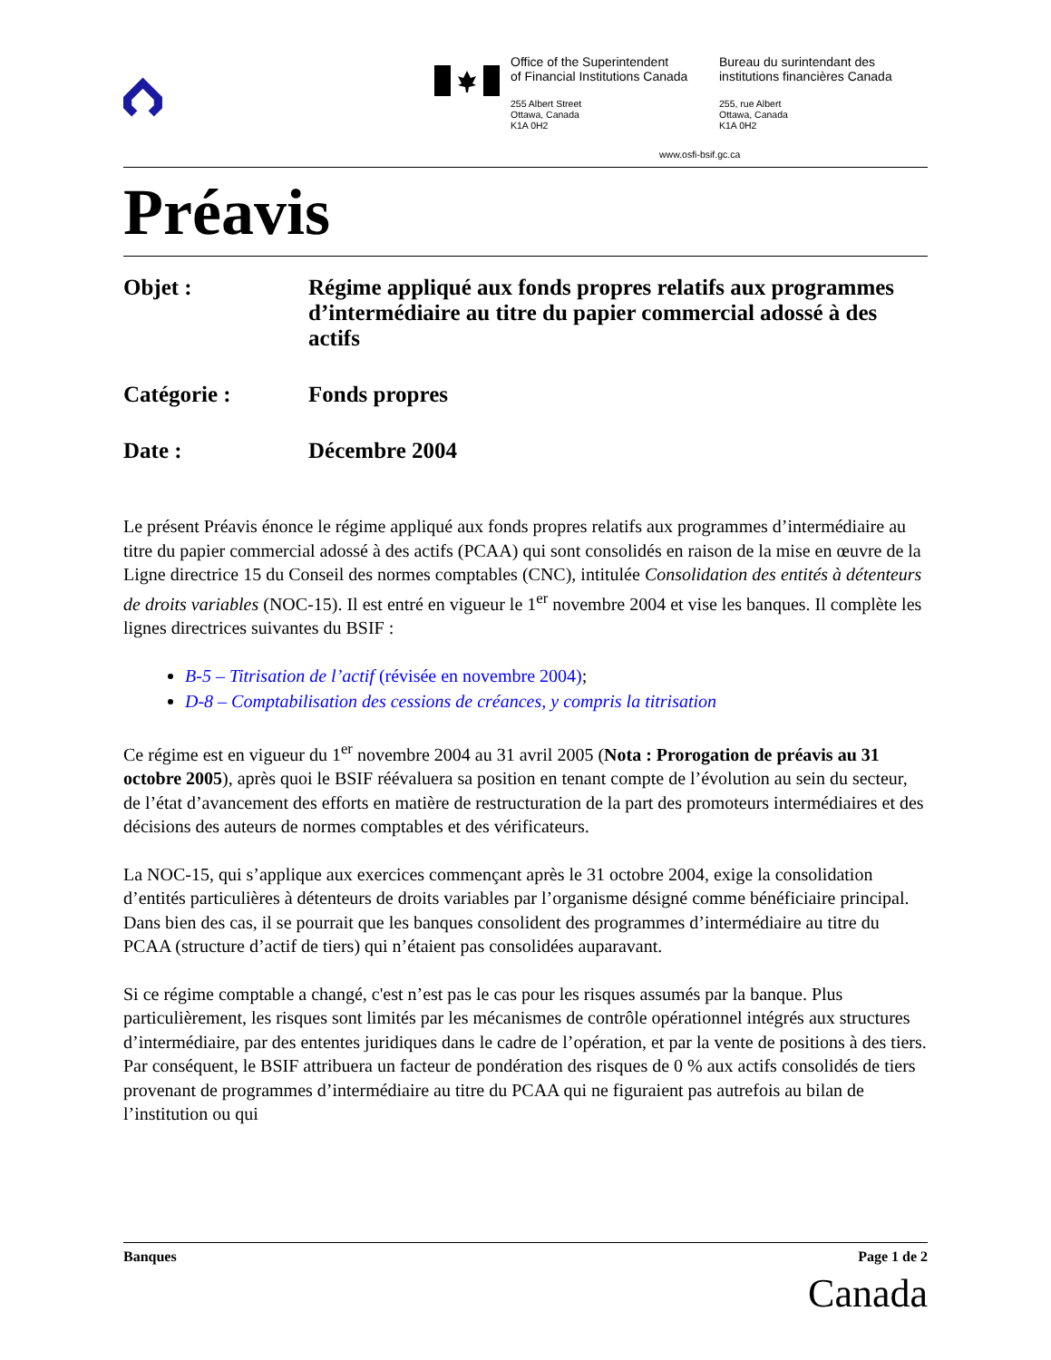Office of the Superintendent
of Financial Institutions Canada
255 Albert Street
Ottawa, Canada
K1A 0H2
Bureau du surintendant des
institutions financières Canada
255, rue Albert
Ottawa, Canada
K1A 0H2
www.osfi-bsif.gc.ca
Préavis
Objet : Régime appliqué aux fonds propres relatifs aux programmes d’intermédiaire au titre du papier commercial adossé à des actifs
Catégorie : Fonds propres
Date : Décembre 2004
Le présent Préavis énonce le régime appliqué aux fonds propres relatifs aux programmes d’intermédiaire au titre du papier commercial adossé à des actifs (PCAA) qui sont consolidés en raison de la mise en œuvre de la Ligne directrice 15 du Conseil des normes comptables (CNC), intitulée Consolidation des entités à détenteurs de droits variables (NOC-15). Il est entré en vigueur le 1<sup>er</sup> novembre 2004 et vise les banques. Il complète les lignes directrices suivantes du BSIF :
B-5 – Titrisation de l’actif (révisée en novembre 2004);
D-8 – Comptabilisation des cessions de créances, y compris la titrisation
Ce régime est en vigueur du 1<sup>er</sup> novembre 2004 au 31 avril 2005 (Nota : Prorogation de préavis au 31 octobre 2005), après quoi le BSIF réévaluera sa position en tenant compte de l’évolution au sein du secteur, de l’état d’avancement des efforts en matière de restructuration de la part des promoteurs intermédiaires et des décisions des auteurs de normes comptables et des vérificateurs.
La NOC-15, qui s’applique aux exercices commençant après le 31 octobre 2004, exige la consolidation d’entités particulières à détenteurs de droits variables par l’organisme désigné comme bénéficiaire principal. Dans bien des cas, il se pourrait que les banques consolident des programmes d’intermédiaire au titre du PCAA (structure d’actif de tiers) qui n’étaient pas consolidées auparavant.
Si ce régime comptable a changé, c'est n’est pas le cas pour les risques assumés par la banque. Plus particulièrement, les risques sont limités par les mécanismes de contrôle opérationnel intégrés aux structures d’intermédiaire, par des ententes juridiques dans le cadre de l’opération, et par la vente de positions à des tiers. Par conséquent, le BSIF attribuera un facteur de pondération des risques de 0 % aux actifs consolidés de tiers provenant de programmes d’intermédiaire au titre du PCAA qui ne figuraient pas autrefois au bilan de l’institution ou qui
Banques Page 1 de 2
Canada